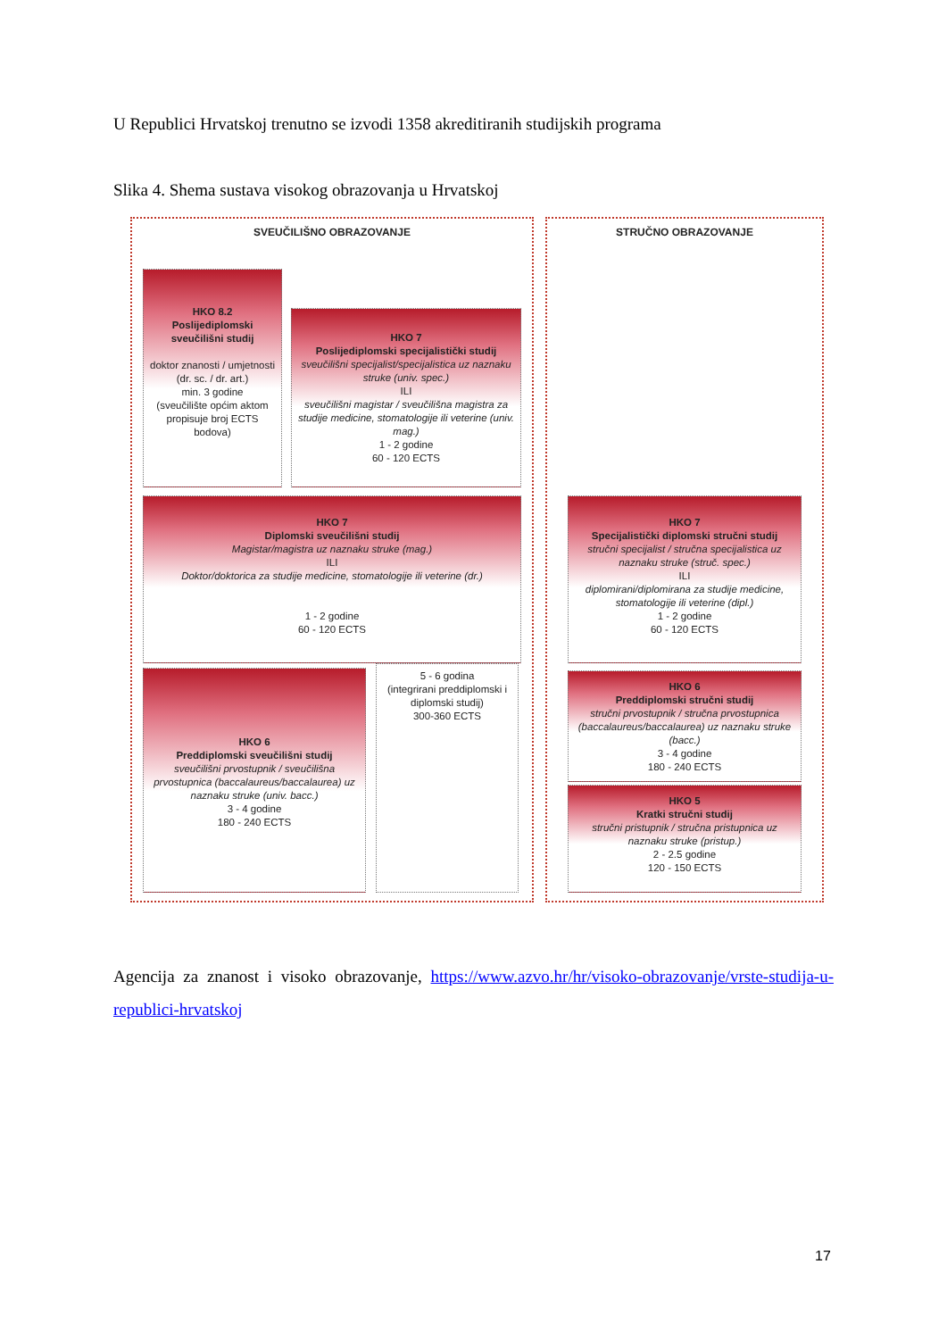U Republici Hrvatskoj trenutno se izvodi 1358 akreditiranih studijskih programa
Slika 4. Shema sustava visokog obrazovanja u Hrvatskoj
SVEUČILIŠNO OBRAZOVANJE STRUČNO OBRAZOVANJE
HKO 8.2
Poslijediplomski sveučilišni studij
doktor znanosti / umjetnosti (dr. sc. / dr. art.)
min. 3 godine
(sveučilište općim aktom propisuje broj ECTS bodova)
HKO 7
Poslijediplomski specijalistički studij
sveučilišni specijalist/specijalistica uz naznaku struke (univ. spec.)
ILI
sveučilišni magistar / sveučilišna magistra za studije medicine, stomatologije ili veterine (univ. mag.)
1 - 2 godine
60 - 120 ECTS
HKO 7
Diplomski sveučilišni studij
Magistar/magistra uz naznaku struke (mag.)
ILI
Doktor/doktorica za studije medicine, stomatologije ili veterine (dr.)
1 - 2 godine
60 - 120 ECTS
HKO 6
Preddiplomski sveučilišni studij
sveučilišni prvostupnik / sveučilišna prvostupnica (baccalaureus/baccalaurea) uz naznaku struke (univ. bacc.)
3 - 4 godine
180 - 240 ECTS
5 - 6 godina
(integrirani preddiplomski i diplomski studij)
300-360 ECTS
HKO 7
Specijalistički diplomski stručni studij
stručni specijalist / stručna specijalistica uz naznaku struke (struč. spec.)
ILI
diplomirani/diplomirana za studije medicine, stomatologije ili veterine (dipl.)
1 - 2 godine
60 - 120 ECTS
HKO 6
Preddiplomski stručni studij
stručni prvostupnik / stručna prvostupnica (baccalaureus/baccalaurea) uz naznaku struke (bacc.)
3 - 4 godine
180 - 240 ECTS
HKO 5
Kratki stručni studij
stručni pristupnik / stručna pristupnica uz naznaku struke (pristup.)
2 - 2.5 godine
120 - 150 ECTS
Agencija za znanost i visoko obrazovanje, https://www.azvo.hr/hr/visoko-obrazovanje/vrste-studija-u-republici-hrvatskoj
17